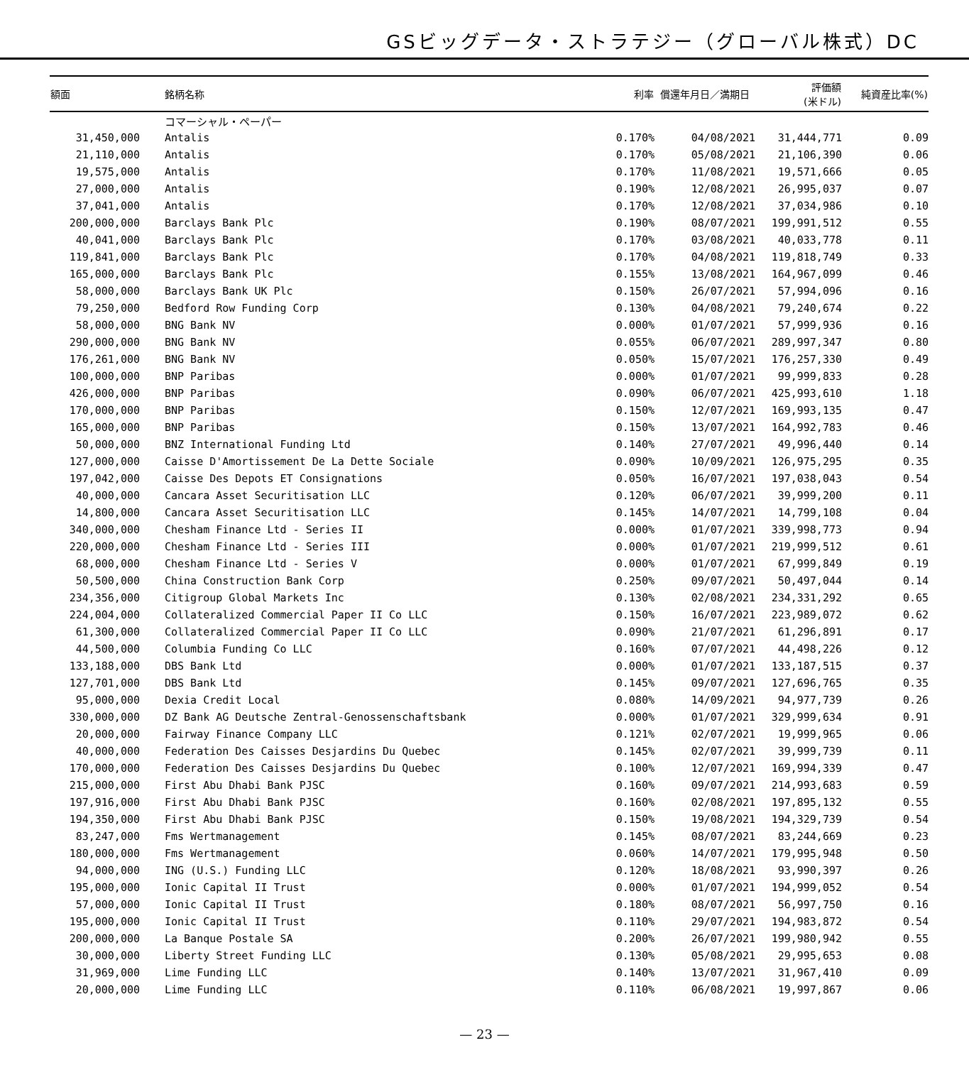GSビッグデータ・ストラテジー（グローバル株式）DC
| 額面 | 銘柄名称 | 利率 | 償還年月日／満期日 | 評価額 (米ドル) | 純資産比率(%) |
| --- | --- | --- | --- | --- | --- |
| | コマーシャル・ペーパー | | | | |
| 31,450,000 | Antalis | 0.170% | 04/08/2021 | 31,444,771 | 0.09 |
| 21,110,000 | Antalis | 0.170% | 05/08/2021 | 21,106,390 | 0.06 |
| 19,575,000 | Antalis | 0.170% | 11/08/2021 | 19,571,666 | 0.05 |
| 27,000,000 | Antalis | 0.190% | 12/08/2021 | 26,995,037 | 0.07 |
| 37,041,000 | Antalis | 0.170% | 12/08/2021 | 37,034,986 | 0.10 |
| 200,000,000 | Barclays Bank Plc | 0.190% | 08/07/2021 | 199,991,512 | 0.55 |
| 40,041,000 | Barclays Bank Plc | 0.170% | 03/08/2021 | 40,033,778 | 0.11 |
| 119,841,000 | Barclays Bank Plc | 0.170% | 04/08/2021 | 119,818,749 | 0.33 |
| 165,000,000 | Barclays Bank Plc | 0.155% | 13/08/2021 | 164,967,099 | 0.46 |
| 58,000,000 | Barclays Bank UK Plc | 0.150% | 26/07/2021 | 57,994,096 | 0.16 |
| 79,250,000 | Bedford Row Funding Corp | 0.130% | 04/08/2021 | 79,240,674 | 0.22 |
| 58,000,000 | BNG Bank NV | 0.000% | 01/07/2021 | 57,999,936 | 0.16 |
| 290,000,000 | BNG Bank NV | 0.055% | 06/07/2021 | 289,997,347 | 0.80 |
| 176,261,000 | BNG Bank NV | 0.050% | 15/07/2021 | 176,257,330 | 0.49 |
| 100,000,000 | BNP Paribas | 0.000% | 01/07/2021 | 99,999,833 | 0.28 |
| 426,000,000 | BNP Paribas | 0.090% | 06/07/2021 | 425,993,610 | 1.18 |
| 170,000,000 | BNP Paribas | 0.150% | 12/07/2021 | 169,993,135 | 0.47 |
| 165,000,000 | BNP Paribas | 0.150% | 13/07/2021 | 164,992,783 | 0.46 |
| 50,000,000 | BNZ International Funding Ltd | 0.140% | 27/07/2021 | 49,996,440 | 0.14 |
| 127,000,000 | Caisse D'Amortissement De La Dette Sociale | 0.090% | 10/09/2021 | 126,975,295 | 0.35 |
| 197,042,000 | Caisse Des Depots ET Consignations | 0.050% | 16/07/2021 | 197,038,043 | 0.54 |
| 40,000,000 | Cancara Asset Securitisation LLC | 0.120% | 06/07/2021 | 39,999,200 | 0.11 |
| 14,800,000 | Cancara Asset Securitisation LLC | 0.145% | 14/07/2021 | 14,799,108 | 0.04 |
| 340,000,000 | Chesham Finance Ltd - Series II | 0.000% | 01/07/2021 | 339,998,773 | 0.94 |
| 220,000,000 | Chesham Finance Ltd - Series III | 0.000% | 01/07/2021 | 219,999,512 | 0.61 |
| 68,000,000 | Chesham Finance Ltd - Series V | 0.000% | 01/07/2021 | 67,999,849 | 0.19 |
| 50,500,000 | China Construction Bank Corp | 0.250% | 09/07/2021 | 50,497,044 | 0.14 |
| 234,356,000 | Citigroup Global Markets Inc | 0.130% | 02/08/2021 | 234,331,292 | 0.65 |
| 224,004,000 | Collateralized Commercial Paper II Co LLC | 0.150% | 16/07/2021 | 223,989,072 | 0.62 |
| 61,300,000 | Collateralized Commercial Paper II Co LLC | 0.090% | 21/07/2021 | 61,296,891 | 0.17 |
| 44,500,000 | Columbia Funding Co LLC | 0.160% | 07/07/2021 | 44,498,226 | 0.12 |
| 133,188,000 | DBS Bank Ltd | 0.000% | 01/07/2021 | 133,187,515 | 0.37 |
| 127,701,000 | DBS Bank Ltd | 0.145% | 09/07/2021 | 127,696,765 | 0.35 |
| 95,000,000 | Dexia Credit Local | 0.080% | 14/09/2021 | 94,977,739 | 0.26 |
| 330,000,000 | DZ Bank AG Deutsche Zentral-Genossenschaftsbank | 0.000% | 01/07/2021 | 329,999,634 | 0.91 |
| 20,000,000 | Fairway Finance Company LLC | 0.121% | 02/07/2021 | 19,999,965 | 0.06 |
| 40,000,000 | Federation Des Caisses Desjardins Du Quebec | 0.145% | 02/07/2021 | 39,999,739 | 0.11 |
| 170,000,000 | Federation Des Caisses Desjardins Du Quebec | 0.100% | 12/07/2021 | 169,994,339 | 0.47 |
| 215,000,000 | First Abu Dhabi Bank PJSC | 0.160% | 09/07/2021 | 214,993,683 | 0.59 |
| 197,916,000 | First Abu Dhabi Bank PJSC | 0.160% | 02/08/2021 | 197,895,132 | 0.55 |
| 194,350,000 | First Abu Dhabi Bank PJSC | 0.150% | 19/08/2021 | 194,329,739 | 0.54 |
| 83,247,000 | Fms Wertmanagement | 0.145% | 08/07/2021 | 83,244,669 | 0.23 |
| 180,000,000 | Fms Wertmanagement | 0.060% | 14/07/2021 | 179,995,948 | 0.50 |
| 94,000,000 | ING (U.S.) Funding LLC | 0.120% | 18/08/2021 | 93,990,397 | 0.26 |
| 195,000,000 | Ionic Capital II Trust | 0.000% | 01/07/2021 | 194,999,052 | 0.54 |
| 57,000,000 | Ionic Capital II Trust | 0.180% | 08/07/2021 | 56,997,750 | 0.16 |
| 195,000,000 | Ionic Capital II Trust | 0.110% | 29/07/2021 | 194,983,872 | 0.54 |
| 200,000,000 | La Banque Postale SA | 0.200% | 26/07/2021 | 199,980,942 | 0.55 |
| 30,000,000 | Liberty Street Funding LLC | 0.130% | 05/08/2021 | 29,995,653 | 0.08 |
| 31,969,000 | Lime Funding LLC | 0.140% | 13/07/2021 | 31,967,410 | 0.09 |
| 20,000,000 | Lime Funding LLC | 0.110% | 06/08/2021 | 19,997,867 | 0.06 |
— 23 —